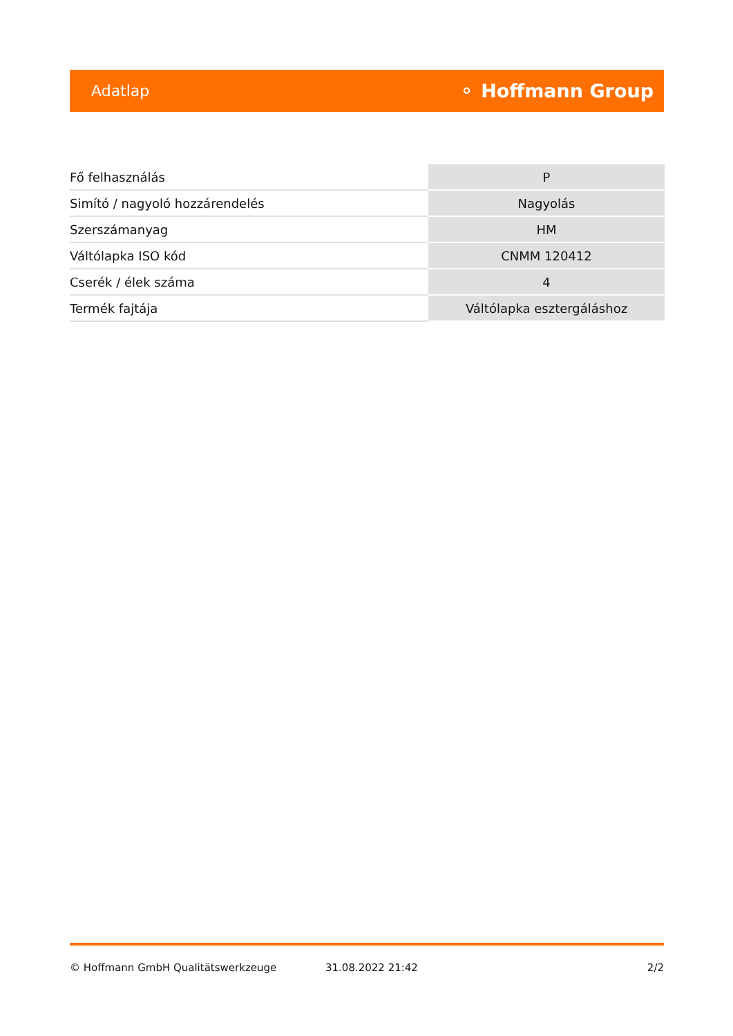Adatlap ⚬ Hoffmann Group
| Fő felhasználás | P |
| Simító / nagyoló hozzárendelés | Nagyolás |
| Szerszámanyag | HM |
| Váltólapka ISO kód | CNMM 120412 |
| Cserék / élek száma | 4 |
| Termék fajtája | Váltólapka esztergáláshoz |
© Hoffmann GmbH Qualitätswerkzeuge 31.08.2022 21:42 2/2